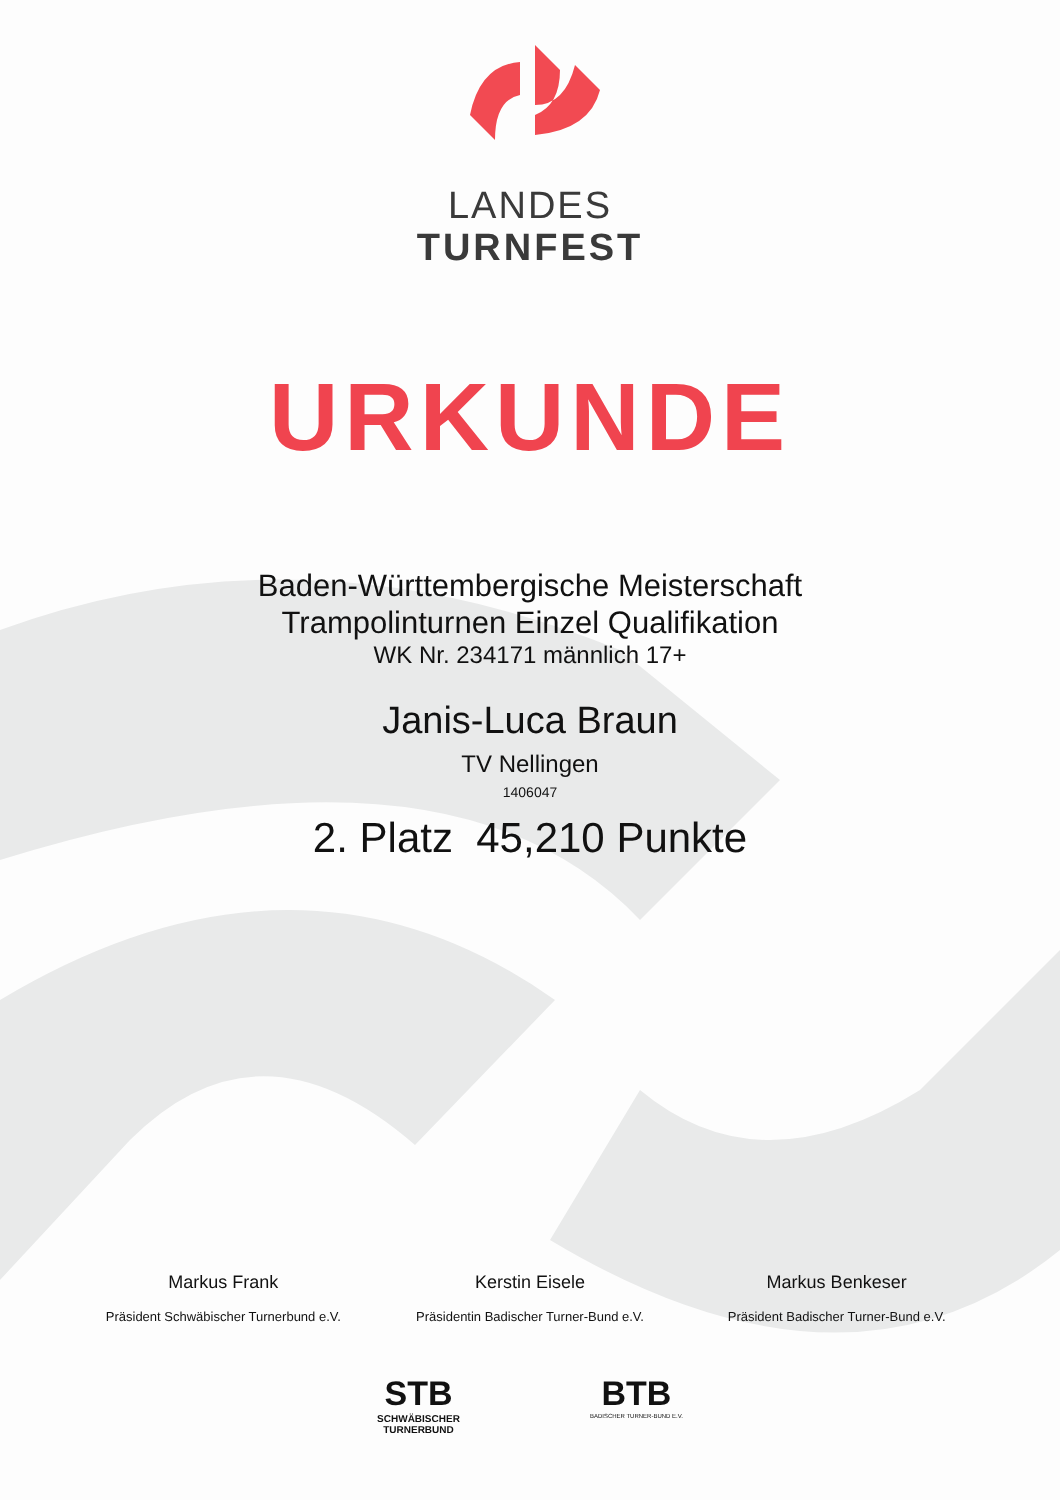LANDES
TURNFEST
URKUNDE
Baden-Württembergische Meisterschaft
Trampolinturnen Einzel Qualifikation
WK Nr. 234171 männlich 17+
Janis-Luca Braun
TV Nellingen
1406047
2. Platz 45,210 Punkte
Markus Frank
Präsident Schwäbischer Turnerbund e.V.
Kerstin Eisele
Präsidentin Badischer Turner-Bund e.V.
Markus Benkeser
Präsident Badischer Turner-Bund e.V.
STB
SCHWÄBISCHER
TURNERBUND
BTB
BADISCHER TURNER-BUND E.V.